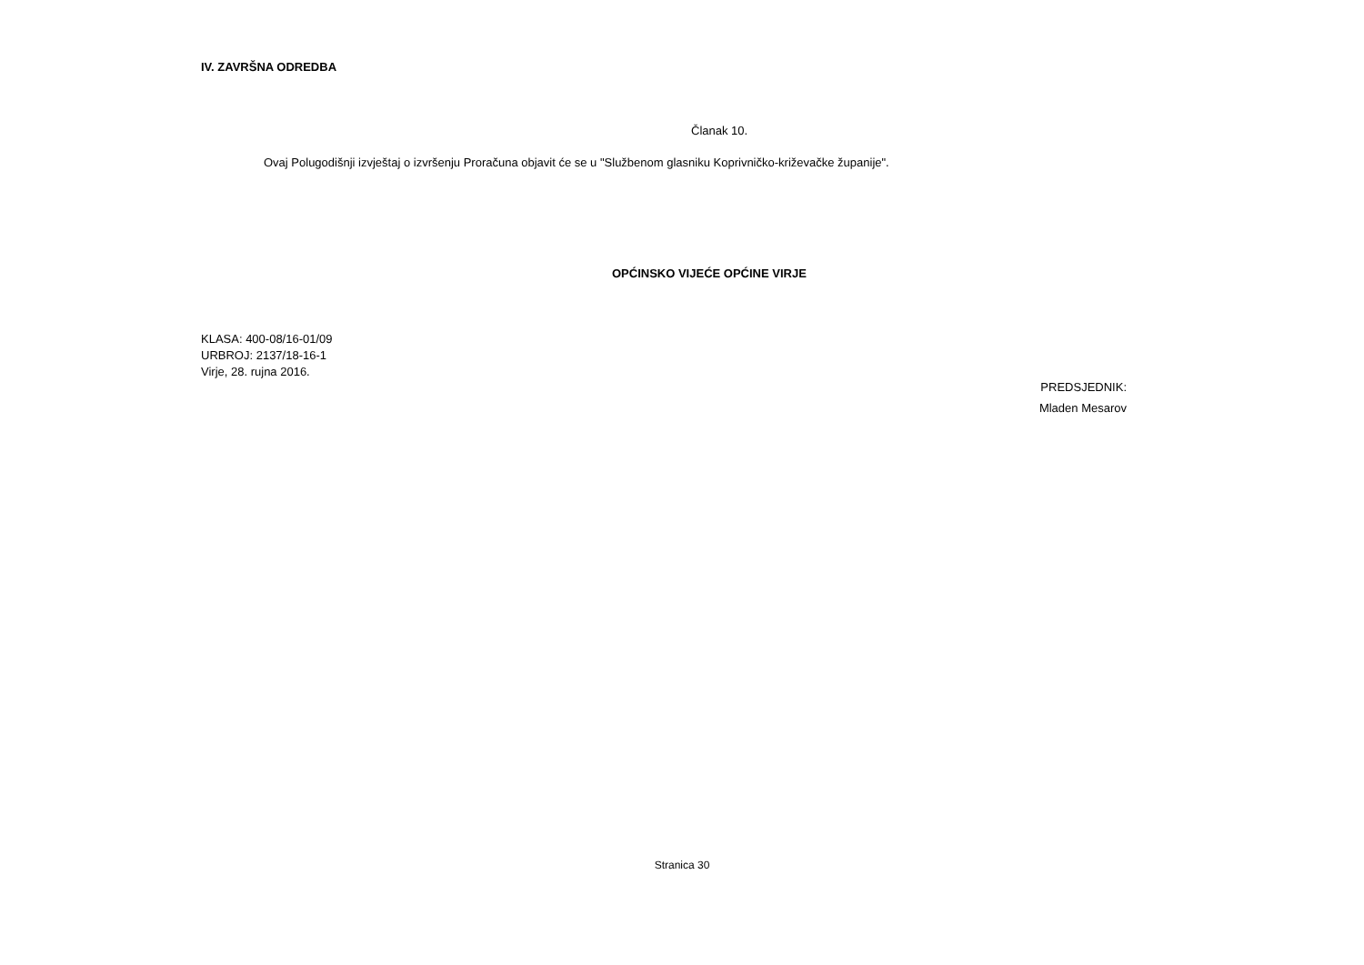IV. ZAVRŠNA ODREDBA
Članak 10.
Ovaj Polugodišnji izvještaj o izvršenju Proračuna objavit će se u "Službenom glasniku Koprivničko-križevačke županije".
OPĆINSKO VIJEĆE OPĆINE VIRJE
KLASA: 400-08/16-01/09
URBROJ: 2137/18-16-1
Virje, 28. rujna 2016.
PREDSJEDNIK:
Mladen Mesarov
Stranica 30